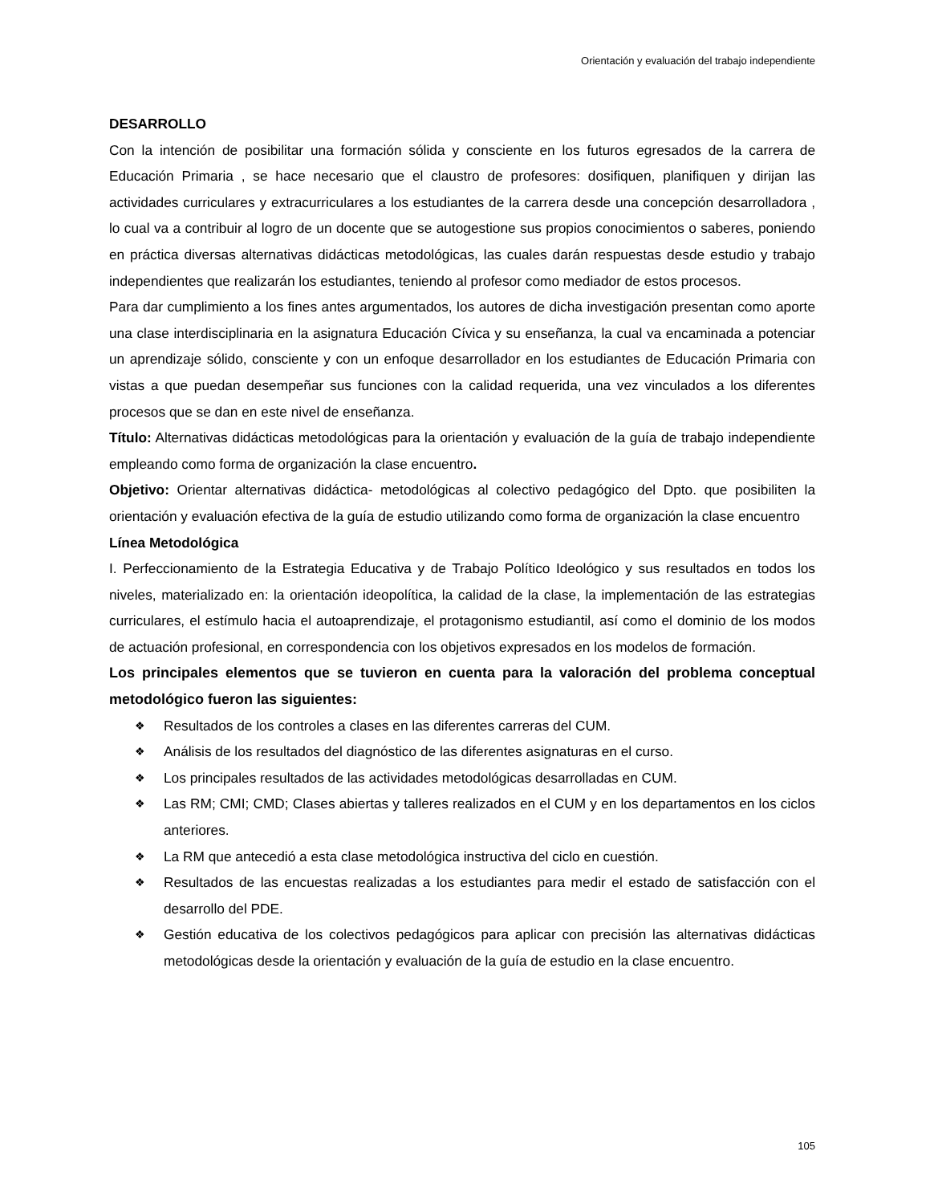Orientación y evaluación del trabajo independiente
DESARROLLO
Con la intención de posibilitar una formación sólida y consciente en los futuros egresados de la carrera de Educación Primaria , se hace necesario que el claustro de profesores: dosifiquen, planifiquen y dirijan las actividades curriculares y extracurriculares a los estudiantes de la carrera desde una concepción desarrolladora , lo cual va a contribuir al logro de un docente que se autogestione sus propios conocimientos o saberes, poniendo en práctica diversas alternativas didácticas metodológicas, las cuales darán respuestas desde estudio y trabajo independientes que realizarán los estudiantes, teniendo al profesor como mediador de estos procesos.
Para dar cumplimiento a los fines antes argumentados, los autores de dicha investigación presentan como aporte una clase interdisciplinaria en la asignatura Educación Cívica y su enseñanza, la cual va encaminada a potenciar un aprendizaje sólido, consciente y con un enfoque desarrollador en los estudiantes de Educación Primaria con vistas a que puedan desempeñar sus funciones con la calidad requerida, una vez vinculados a los diferentes procesos que se dan en este nivel de enseñanza.
Título: Alternativas didácticas metodológicas para la orientación y evaluación de la guía de trabajo independiente empleando como forma de organización la clase encuentro.
Objetivo: Orientar alternativas didáctica- metodológicas al colectivo pedagógico del Dpto. que posibiliten la orientación y evaluación efectiva de la guía de estudio utilizando como forma de organización la clase encuentro
Línea Metodológica
I. Perfeccionamiento de la Estrategia Educativa y de Trabajo Político Ideológico y sus resultados en todos los niveles, materializado en: la orientación ideopolítica, la calidad de la clase, la implementación de las estrategias curriculares, el estímulo hacia el autoaprendizaje, el protagonismo estudiantil, así como el dominio de los modos de actuación profesional, en correspondencia con los objetivos expresados en los modelos de formación.
Los principales elementos que se tuvieron en cuenta para la valoración del problema conceptual metodológico fueron las siguientes:
❖ Resultados de los controles a clases en las diferentes carreras del CUM.
❖ Análisis de los resultados del diagnóstico de las diferentes asignaturas en el curso.
❖ Los principales resultados de las actividades metodológicas desarrolladas en CUM.
❖ Las RM; CMI; CMD; Clases abiertas y talleres realizados en el CUM y en los departamentos en los ciclos anteriores.
❖ La RM que antecedió a esta clase metodológica instructiva del ciclo en cuestión.
❖ Resultados de las encuestas realizadas a los estudiantes para medir el estado de satisfacción con el desarrollo del PDE.
❖ Gestión educativa de los colectivos pedagógicos para aplicar con precisión las alternativas didácticas metodológicas desde la orientación y evaluación de la guía de estudio en la clase encuentro.
105